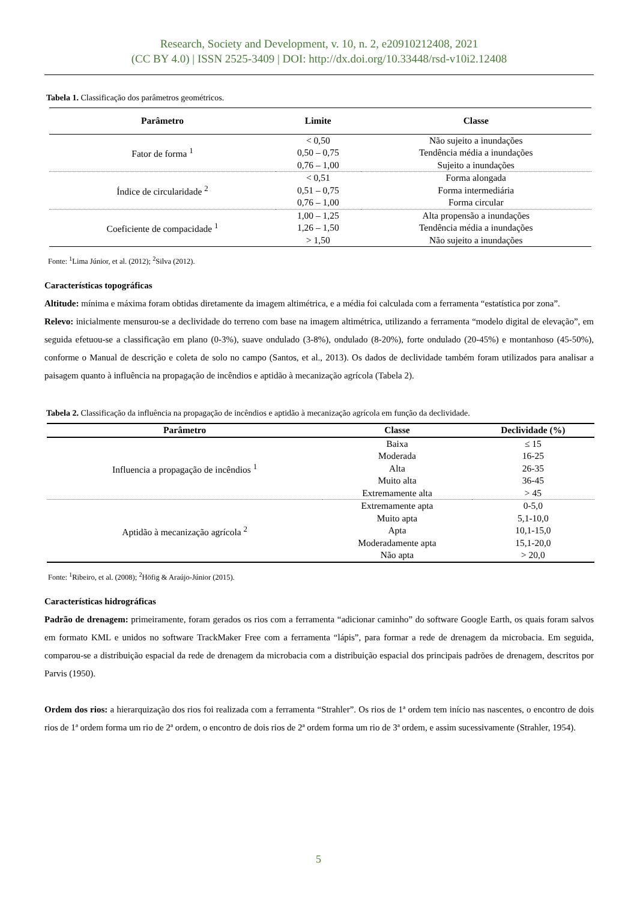Research, Society and Development, v. 10, n. 2, e20910212408, 2021
(CC BY 4.0) | ISSN 2525-3409 | DOI: http://dx.doi.org/10.33448/rsd-v10i2.12408
Tabela 1. Classificação dos parâmetros geométricos.
| Parâmetro | Limite | Classe |
| --- | --- | --- |
| Fator de forma <sup>1</sup> | < 0,50 | Não sujeito a inundações |
| | 0,50 – 0,75 | Tendência média a inundações |
| | 0,76 – 1,00 | Sujeito a inundações |
| Índice de circularidade <sup>2</sup> | < 0,51 | Forma alongada |
| | 0,51 – 0,75 | Forma intermediária |
| | 0,76 – 1,00 | Forma circular |
| Coeficiente de compacidade <sup>1</sup> | 1,00 – 1,25 | Alta propensão a inundações |
| | 1,26 – 1,50 | Tendência média a inundações |
| | > 1,50 | Não sujeito a inundações |
Fonte: <sup>1</sup>Lima Júnior, et al. (2012); <sup>2</sup>Silva (2012).
Características topográficas
Altitude: mínima e máxima foram obtidas diretamente da imagem altimétrica, e a média foi calculada com a ferramenta “estatística por zona”.
Relevo: inicialmente mensurou-se a declividade do terreno com base na imagem altimétrica, utilizando a ferramenta “modelo digital de elevação”, em seguida efetuou-se a classificação em plano (0-3%), suave ondulado (3-8%), ondulado (8-20%), forte ondulado (20-45%) e montanhoso (45-50%), conforme o Manual de descrição e coleta de solo no campo (Santos, et al., 2013). Os dados de declividade também foram utilizados para analisar a paisagem quanto à influência na propagação de incêndios e aptidão à mecanização agrícola (Tabela 2).
Tabela 2. Classificação da influência na propagação de incêndios e aptidão à mecanização agrícola em função da declividade.
| Parâmetro | Classe | Declividade (%) |
| --- | --- | --- |
| Influencia a propagação de incêndios <sup>1</sup> | Baixa | ≤ 15 |
| | Moderada | 16-25 |
| | Alta | 26-35 |
| | Muito alta | 36-45 |
| | Extremamente alta | > 45 |
| Aptidão à mecanização agrícola <sup>2</sup> | Extremamente apta | 0-5,0 |
| | Muito apta | 5,1-10,0 |
| | Apta | 10,1-15,0 |
| | Moderadamente apta | 15,1-20,0 |
| | Não apta | > 20,0 |
Fonte: <sup>1</sup>Ribeiro, et al. (2008); <sup>2</sup>Höfig & Araújo-Júnior (2015).
Características hidrográficas
Padrão de drenagem: primeiramente, foram gerados os rios com a ferramenta “adicionar caminho” do software Google Earth, os quais foram salvos em formato KML e unidos no software TrackMaker Free com a ferramenta “lápis”, para formar a rede de drenagem da microbacia. Em seguida, comparou-se a distribuição espacial da rede de drenagem da microbacia com a distribuição espacial dos principais padrões de drenagem, descritos por Parvis (1950).
Ordem dos rios: a hierarquização dos rios foi realizada com a ferramenta “Strahler”. Os rios de 1ª ordem tem início nas nascentes, o encontro de dois rios de 1ª ordem forma um rio de 2ª ordem, o encontro de dois rios de 2ª ordem forma um rio de 3ª ordem, e assim sucessivamente (Strahler, 1954).
5